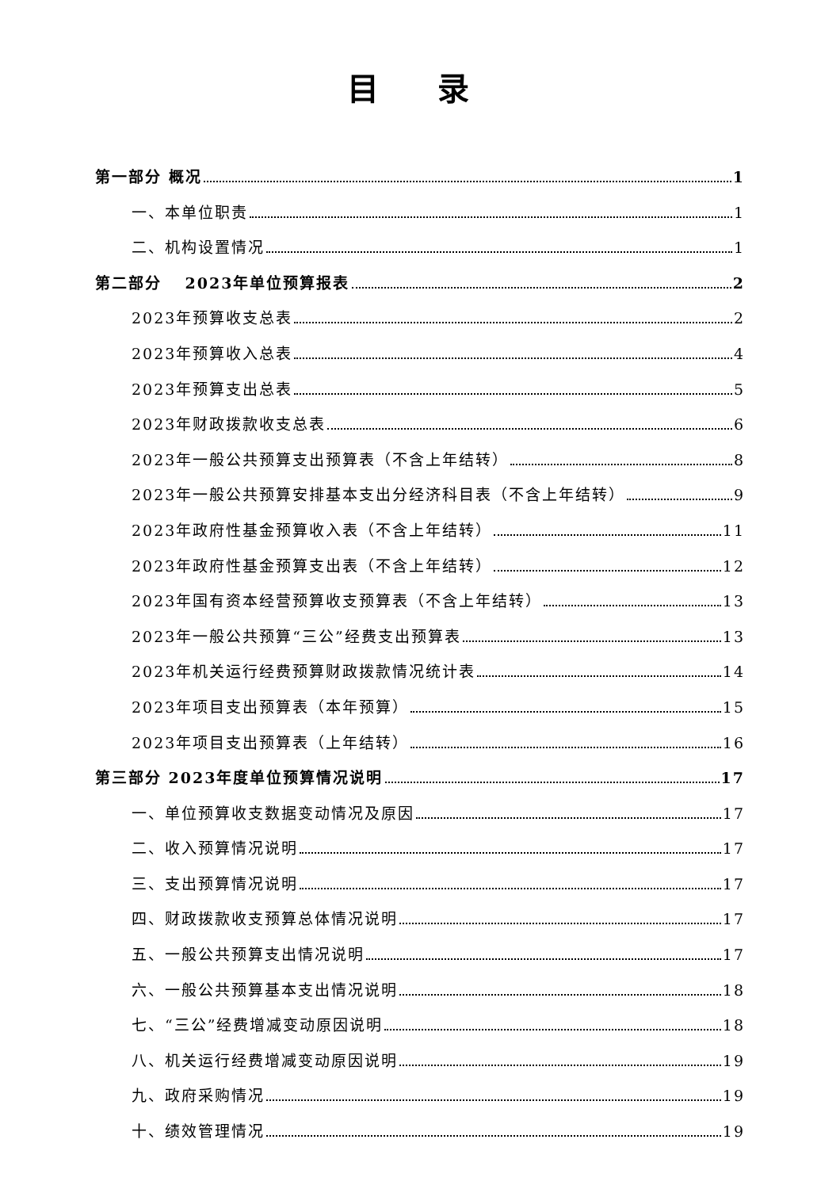目 录
第一部分 概况 1
一、本单位职责 1
二、机构设置情况 1
第二部分　 2023年单位预算报表 2
2023年预算收支总表 2
2023年预算收入总表 4
2023年预算支出总表 5
2023年财政拨款收支总表 6
2023年一般公共预算支出预算表（不含上年结转） 8
2023年一般公共预算安排基本支出分经济科目表（不含上年结转） 9
2023年政府性基金预算收入表（不含上年结转） 11
2023年政府性基金预算支出表（不含上年结转） 12
2023年国有资本经营预算收支预算表（不含上年结转） 13
2023年一般公共预算“三公”经费支出预算表 13
2023年机关运行经费预算财政拨款情况统计表 14
2023年项目支出预算表（本年预算） 15
2023年项目支出预算表（上年结转） 16
第三部分 2023年度单位预算情况说明 17
一、单位预算收支数据变动情况及原因 17
二、收入预算情况说明 17
三、支出预算情况说明 17
四、财政拨款收支预算总体情况说明 17
五、一般公共预算支出情况说明 17
六、一般公共预算基本支出情况说明 18
七、“三公”经费增减变动原因说明 18
八、机关运行经费增减变动原因说明 19
九、政府采购情况 19
十、绩效管理情况 19